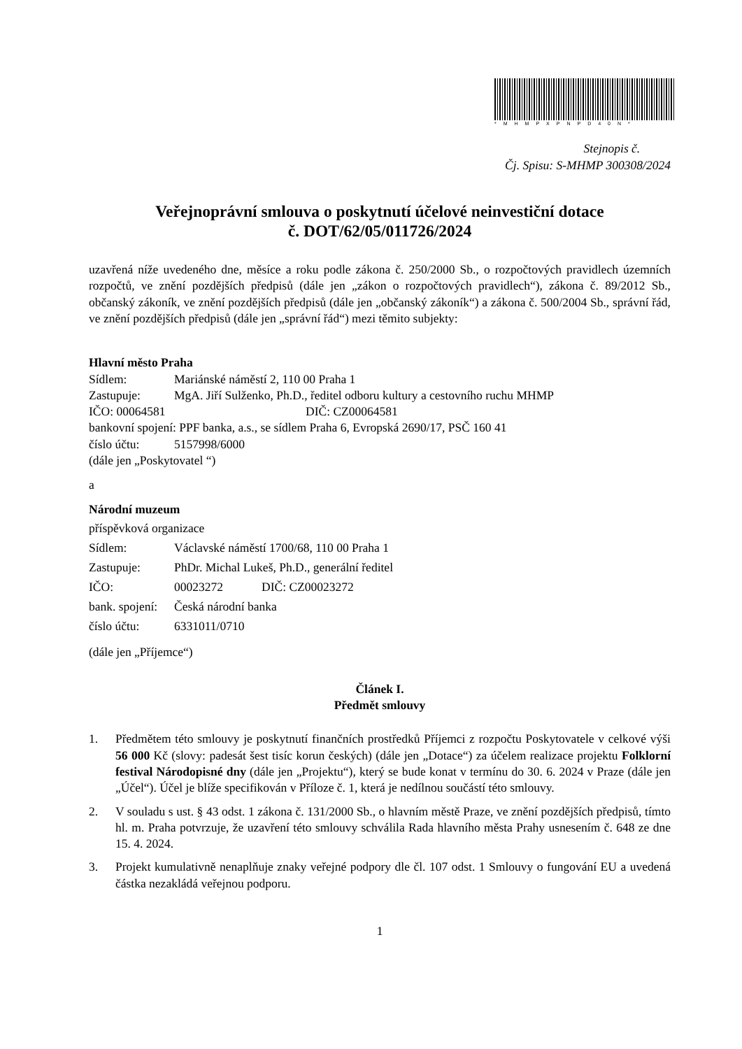*MHMPXPNPD40N*
Stejnopis č.
Čj. Spisu: S-MHMP 300308/2024
Veřejnoprávní smlouva o poskytnutí účelové neinvestiční dotace
č. DOT/62/05/011726/2024
uzavřená níže uvedeného dne, měsíce a roku podle zákona č. 250/2000 Sb., o rozpočtových pravidlech územních rozpočtů, ve znění pozdějších předpisů (dále jen „zákon o rozpočtových pravidlech“), zákona č. 89/2012 Sb., občanský zákoník, ve znění pozdějších předpisů (dále jen „občanský zákoník“) a zákona č. 500/2004 Sb., správní řád, ve znění pozdějších předpisů (dále jen „správní řád“) mezi těmito subjekty:
Hlavní město Praha
Sídlem: Mariánské náměstí 2, 110 00 Praha 1
Zastupuje: MgA. Jiří Sulženko, Ph.D., ředitel odboru kultury a cestovního ruchu MHMP
IČO: 00064581 DIČ: CZ00064581
bankovní spojení: PPF banka, a.s., se sídlem Praha 6, Evropská 2690/17, PSČ 160 41
číslo účtu: 5157998/6000
(dále jen „Poskytovatel “)
a
Národní muzeum
příspěvková organizace
Sídlem: Václavské náměstí 1700/68, 110 00 Praha 1
Zastupuje: PhDr. Michal Lukeš, Ph.D., generální ředitel
IČO: 00023272 DIČ: CZ00023272
bank. spojení: Česká národní banka
číslo účtu: 6331011/0710
(dále jen „Příjemce“)
Článek I.
Předmět smlouvy
1. Předmětem této smlouvy je poskytnutí finančních prostředků Příjemci z rozpočtu Poskytovatele v celkové výši 56 000 Kč (slovy: padesát šest tisíc korun českých) (dále jen „Dotace“) za účelem realizace projektu Folklorní festival Národopisné dny (dále jen „Projektu“), který se bude konat v termínu do 30. 6. 2024 v Praze (dále jen „Účel“). Účel je blíže specifikován v Příloze č. 1, která je nedílnou součástí této smlouvy.
2. V souladu s ust. § 43 odst. 1 zákona č. 131/2000 Sb., o hlavním městě Praze, ve znění pozdějších předpisů, tímto hl. m. Praha potvrzuje, že uzavření této smlouvy schválila Rada hlavního města Prahy usnesením č. 648 ze dne 15. 4. 2024.
3. Projekt kumulativně nenaplňuje znaky veřejné podpory dle čl. 107 odst. 1 Smlouvy o fungování EU a uvedená částka nezakládá veřejnou podporu.
1